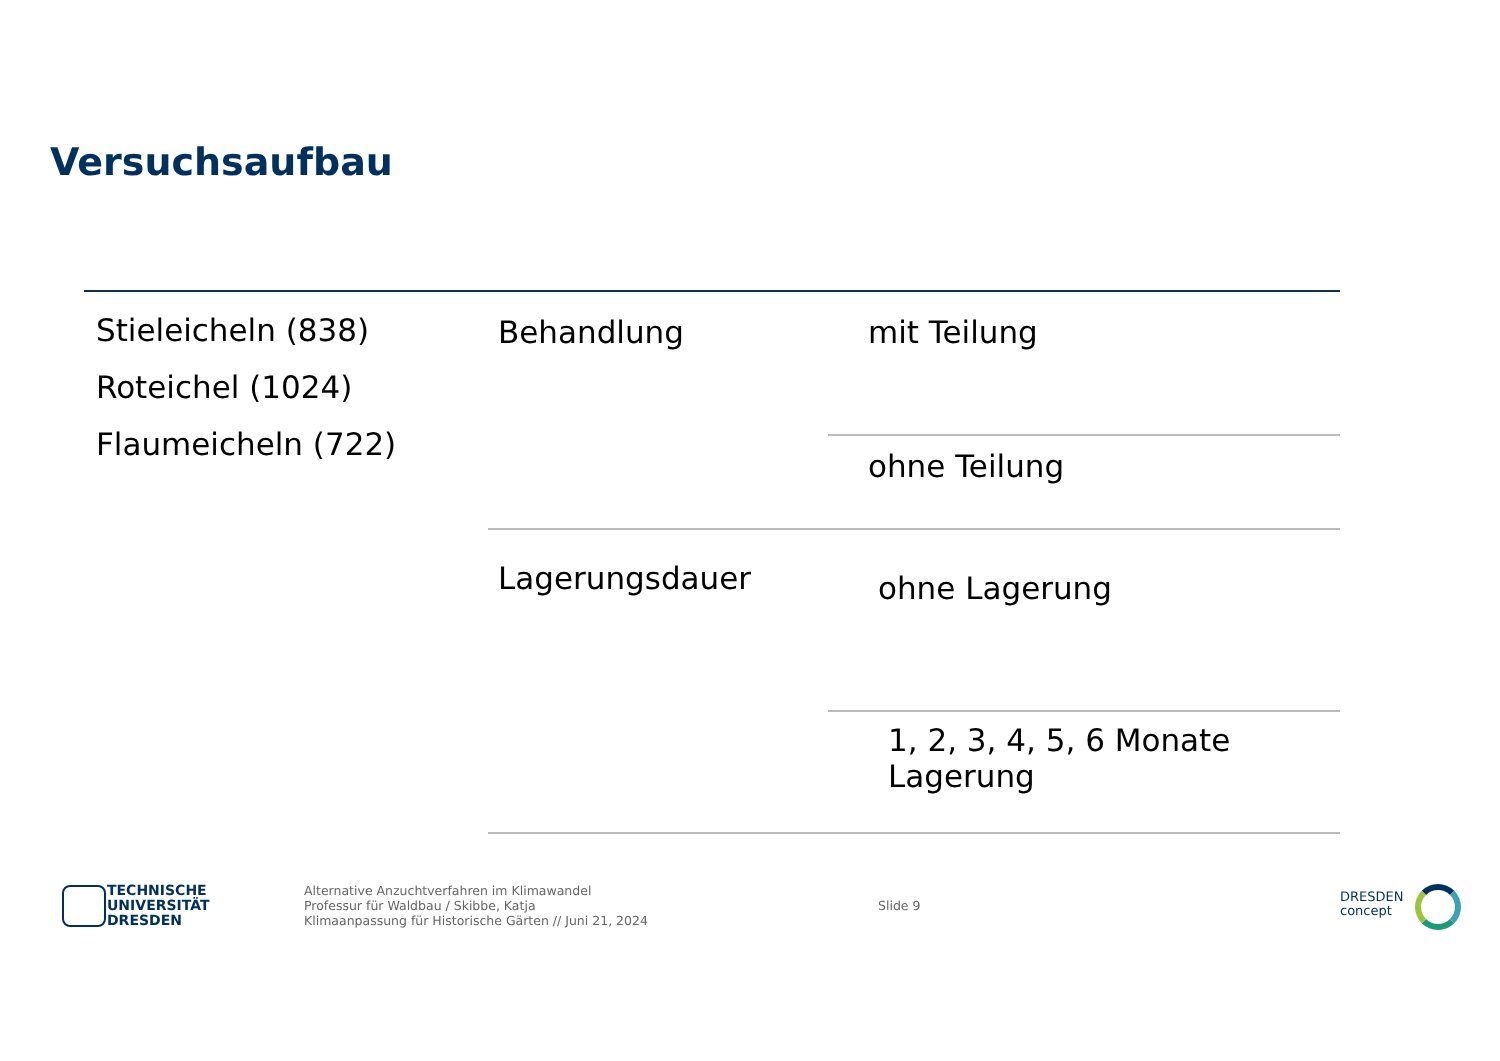Versuchsaufbau
| Stieleicheln (838) Roteichel (1024) Flaumeicheln (722) | Behandlung | mit Teilung |
| | | ohne Teilung |
| | Lagerungsdauer | ohne Lagerung |
| | | 1, 2, 3, 4, 5, 6 Monate Lagerung |
TECHNISCHE
UNIVERSITÄT
DRESDEN
Alternative Anzuchtverfahren im Klimawandel
Professur für Waldbau / Skibbe, Katja
Klimaanpassung für Historische Gärten // Juni 21, 2024
Slide 9
DRESDEN
concept